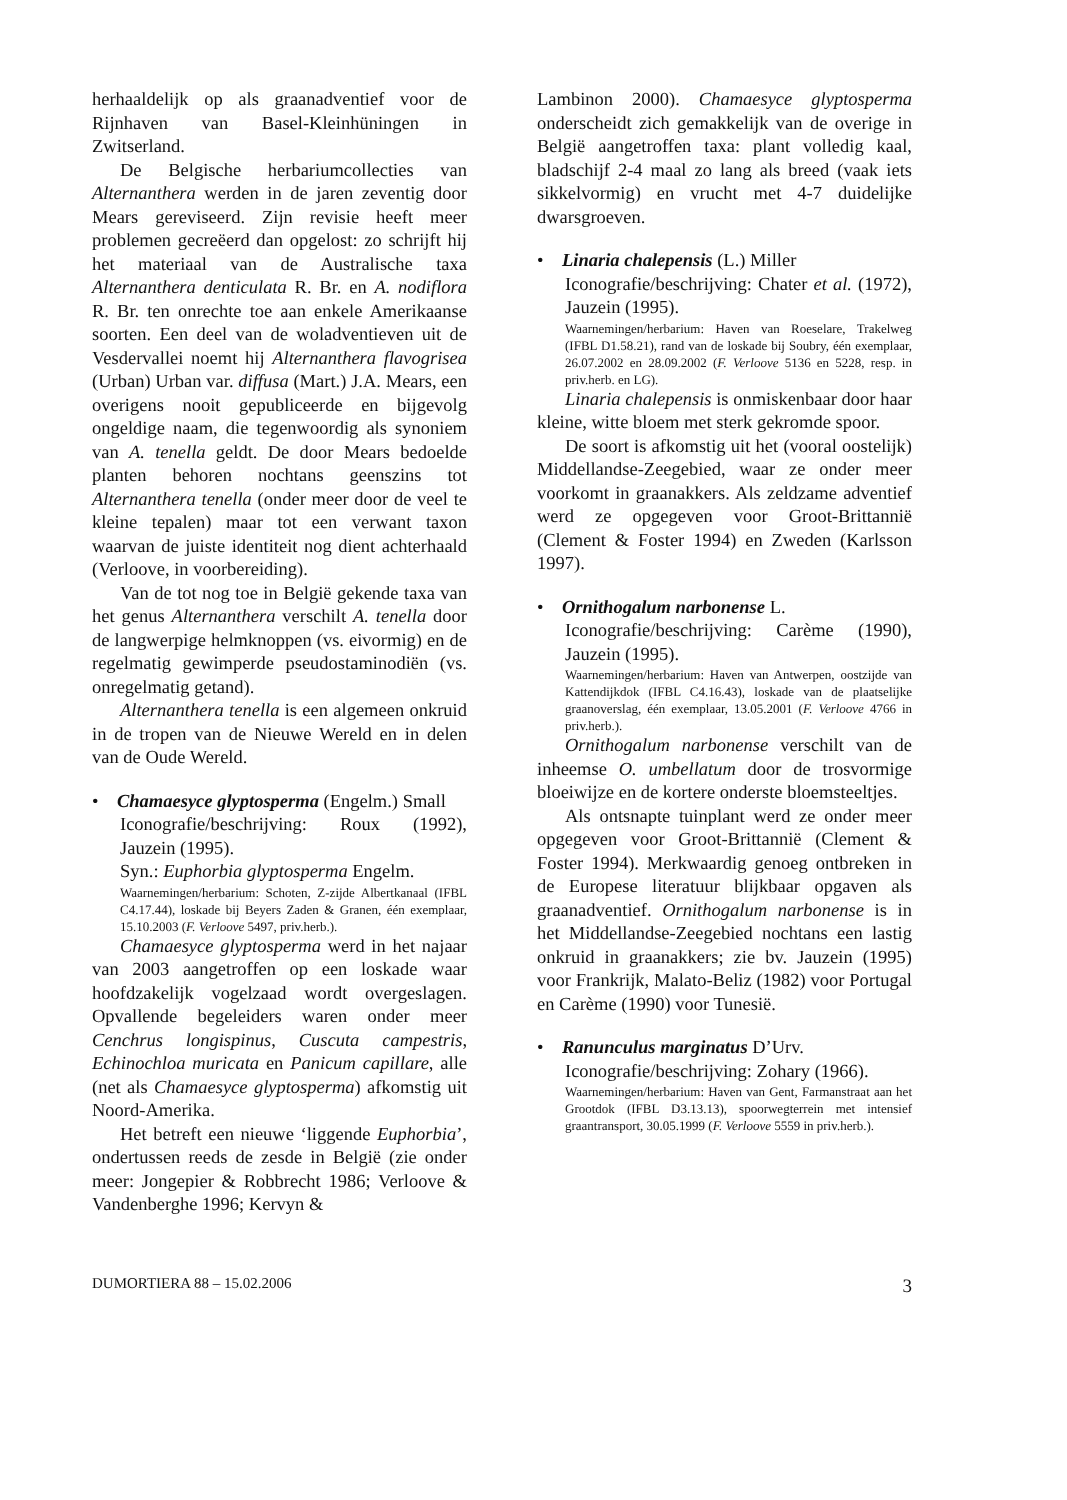herhaaldelijk op als graanadventief voor de Rijnhaven van Basel-Kleinhüningen in Zwitserland.
De Belgische herbariumcollecties van Alternanthera werden in de jaren zeventig door Mears gereviseerd. Zijn revisie heeft meer problemen gecreëerd dan opgelost: zo schrijft hij het materiaal van de Australische taxa Alternanthera denticulata R. Br. en A. nodiflora R. Br. ten onrechte toe aan enkele Amerikaanse soorten. Een deel van de woladventieven uit de Vesdervallei noemt hij Alternanthera flavogrisea (Urban) Urban var. diffusa (Mart.) J.A. Mears, een overigens nooit gepubliceerde en bijgevolg ongeldige naam, die tegenwoordig als synoniem van A. tenella geldt. De door Mears bedoelde planten behoren nochtans geenszins tot Alternanthera tenella (onder meer door de veel te kleine tepalen) maar tot een verwant taxon waarvan de juiste identiteit nog dient achterhaald (Verloove, in voorbereiding).
Van de tot nog toe in België gekende taxa van het genus Alternanthera verschilt A. tenella door de langwerpige helmknoppen (vs. eivormig) en de regelmatig gewimperde pseudostaminodiën (vs. onregelmatig getand).
Alternanthera tenella is een algemeen onkruid in de tropen van de Nieuwe Wereld en in delen van de Oude Wereld.
• Chamaesyce glyptosperma (Engelm.) Small
Iconografie/beschrijving: Roux (1992), Jauzein (1995).
Syn.: Euphorbia glyptosperma Engelm.
Waarnemingen/herbarium: Schoten, Z-zijde Albertkanaal (IFBL C4.17.44), loskade bij Beyers Zaden & Granen, één exemplaar, 15.10.2003 (F. Verloove 5497, priv.herb.).
Chamaesyce glyptosperma werd in het najaar van 2003 aangetroffen op een loskade waar hoofdzakelijk vogelzaad wordt overgeslagen. Opvallende begeleiders waren onder meer Cenchrus longispinus, Cuscuta campestris, Echinochloa muricata en Panicum capillare, alle (net als Chamaesyce glyptosperma) afkomstig uit Noord-Amerika.
Het betreft een nieuwe ‘liggende Euphorbia’, ondertussen reeds de zesde in België (zie onder meer: Jongepier & Robbrecht 1986; Verloove & Vandenberghe 1996; Kervyn &
Lambinon 2000). Chamaesyce glyptosperma onderscheidt zich gemakkelijk van de overige in België aangetroffen taxa: plant volledig kaal, bladschijf 2-4 maal zo lang als breed (vaak iets sikkelvormig) en vrucht met 4-7 duidelijke dwarsgroeven.
• Linaria chalepensis (L.) Miller
Iconografie/beschrijving: Chater et al. (1972), Jauzein (1995).
Waarnemingen/herbarium: Haven van Roeselare, Trakelweg (IFBL D1.58.21), rand van de loskade bij Soubry, één exemplaar, 26.07.2002 en 28.09.2002 (F. Verloove 5136 en 5228, resp. in priv.herb. en LG).
Linaria chalepensis is onmiskenbaar door haar kleine, witte bloem met sterk gekromde spoor.
De soort is afkomstig uit het (vooral oostelijk) Middellandse-Zeegebied, waar ze onder meer voorkomt in graanakkers. Als zeldzame adventief werd ze opgegeven voor Groot-Brittannië (Clement & Foster 1994) en Zweden (Karlsson 1997).
• Ornithogalum narbonense L.
Iconografie/beschrijving: Carème (1990), Jauzein (1995).
Waarnemingen/herbarium: Haven van Antwerpen, oostzijde van Kattendijkdok (IFBL C4.16.43), loskade van de plaatselijke graanoverslag, één exemplaar, 13.05.2001 (F. Verloove 4766 in priv.herb.).
Ornithogalum narbonense verschilt van de inheemse O. umbellatum door de trosvormige bloeiwijze en de kortere onderste bloemsteeltjes.
Als ontsnapte tuinplant werd ze onder meer opgegeven voor Groot-Brittannië (Clement & Foster 1994). Merkwaardig genoeg ontbreken in de Europese literatuur blijkbaar opgaven als graanadventief. Ornithogalum narbonense is in het Middellandse-Zeegebied nochtans een lastig onkruid in graanakkers; zie bv. Jauzein (1995) voor Frankrijk, Malato-Beliz (1982) voor Portugal en Carème (1990) voor Tunesië.
• Ranunculus marginatus D’Urv.
Iconografie/beschrijving: Zohary (1966).
Waarnemingen/herbarium: Haven van Gent, Farmanstraat aan het Grootdok (IFBL D3.13.13), spoorwegterrein met intensief graantransport, 30.05.1999 (F. Verloove 5559 in priv.herb.).
DUMORTIERA 88 – 15.02.2006 3